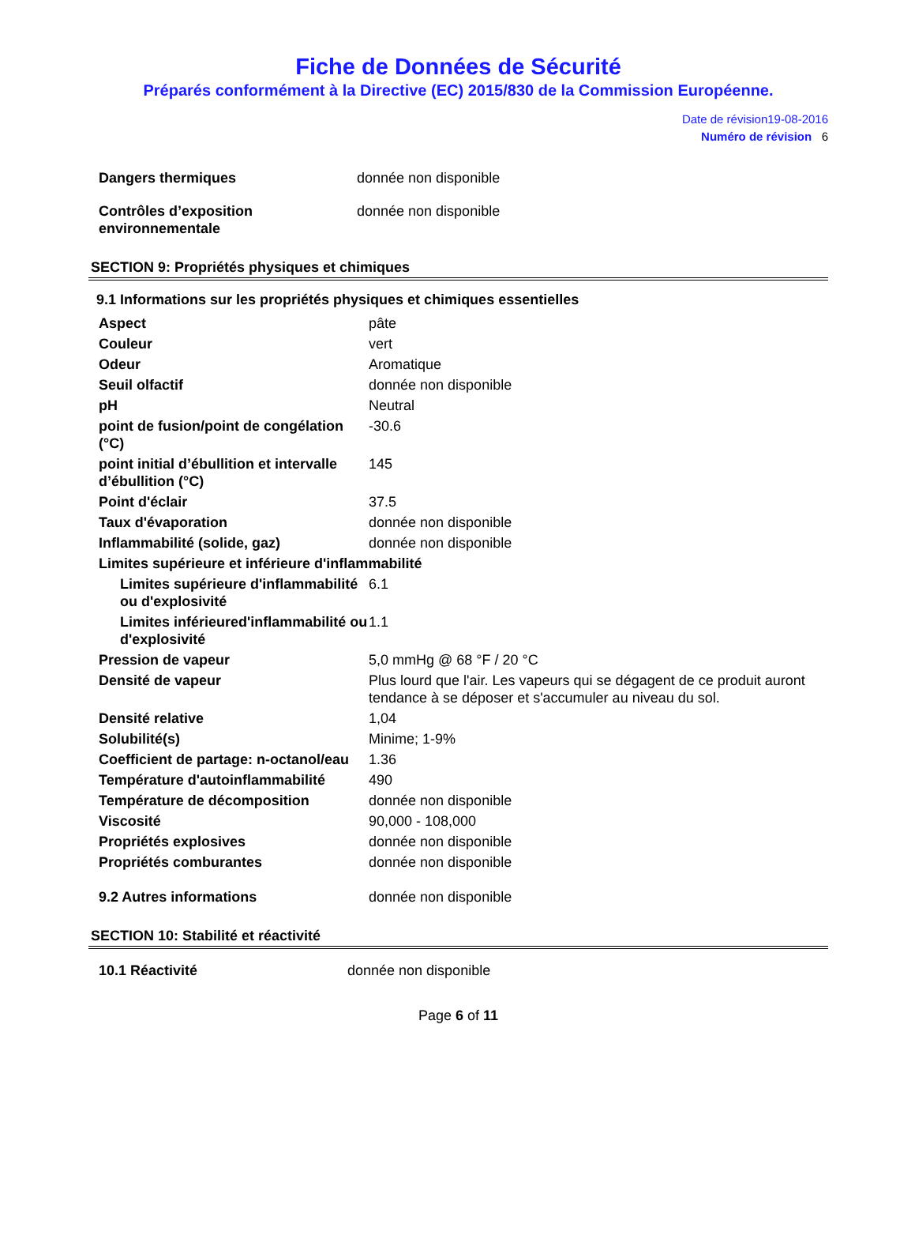Fiche de Données de Sécurité
Préparés conformément à la Directive (EC) 2015/830 de la Commission Européenne.
Date de révision19-08-2016
Numéro de révision 6
| Dangers thermiques | donnée non disponible |
| Contrôles d’exposition environnementale | donnée non disponible |
SECTION 9: Propriétés physiques et chimiques
9.1 Informations sur les propriétés physiques et chimiques essentielles
| Aspect | pâte |
| Couleur | vert |
| Odeur | Aromatique |
| Seuil olfactif | donnée non disponible |
| pH | Neutral |
| point de fusion/point de congélation (°C) | -30.6 |
| point initial d’ébullition et intervalle d’ébullition (°C) | 145 |
| Point d'éclair | 37.5 |
| Taux d'évaporation | donnée non disponible |
| Inflammabilité (solide, gaz) | donnée non disponible |
| Limites supérieure et inférieure d'inflammabilité | |
| Limites supérieure d'inflammabilité ou d'explosivité | 6.1 |
| Limites inférieured'inflammabilité ou d'explosivité | 1.1 |
| Pression de vapeur | 5,0 mmHg @ 68 °F / 20 °C |
| Densité de vapeur | Plus lourd que l'air. Les vapeurs qui se dégagent de ce produit auront tendance à se déposer et s'accumuler au niveau du sol. |
| Densité relative | 1,04 |
| Solubilité(s) | Minime; 1-9% |
| Coefficient de partage: n-octanol/eau | 1.36 |
| Température d'autoinflammabilité | 490 |
| Température de décomposition | donnée non disponible |
| Viscosité | 90,000 - 108,000 |
| Propriétés explosives | donnée non disponible |
| Propriétés comburantes | donnée non disponible |
| 9.2 Autres informations | donnée non disponible |
SECTION 10: Stabilité et réactivité
| 10.1 Réactivité | donnée non disponible |
Page 6 of 11